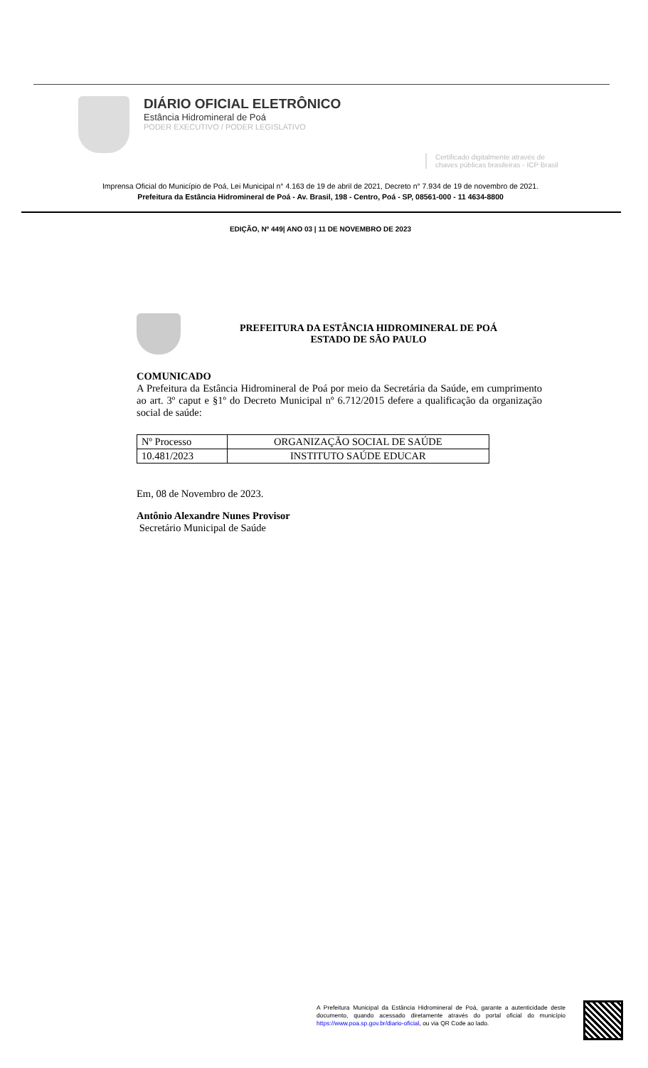DIÁRIO OFICIAL ELETRÔNICO
Estância Hidromineral de Poá
PODER EXECUTIVO / PODER LEGISLATIVO
Certificado digitalmente através de
chaves públicas brasileiras - ICP Brasil
Imprensa Oficial do Município de Poá, Lei Municipal n° 4.163 de 19 de abril de 2021, Decreto n° 7.934 de 19 de novembro de 2021.
Prefeitura da Estância Hidromineral de Poá - Av. Brasil, 198 - Centro, Poá - SP, 08561-000 - 11 4634-8800
EDIÇÃO, Nº 449| ANO 03 | 11 DE NOVEMBRO DE 2023
PREFEITURA DA ESTÂNCIA HIDROMINERAL DE POÁ
ESTADO DE SÃO PAULO
COMUNICADO
A Prefeitura da Estância Hidromineral de Poá por meio da Secretária da Saúde, em cumprimento ao art. 3º caput e §1º do Decreto Municipal nº 6.712/2015 defere a qualificação da organização social de saúde:
| Nº Processo | ORGANIZAÇÃO SOCIAL DE SAÚDE |
| 10.481/2023 | INSTITUTO SAÚDE EDUCAR |
Em, 08 de Novembro de 2023.
Antônio Alexandre Nunes Provisor
Secretário Municipal de Saúde
A Prefeitura Municipal da Estância Hidromineral de Poá, garante a autenticidade deste documento, quando acessado diretamente através do portal oficial do município https://www.poa.sp.gov.br/diario-oficial, ou via QR Code ao lado.